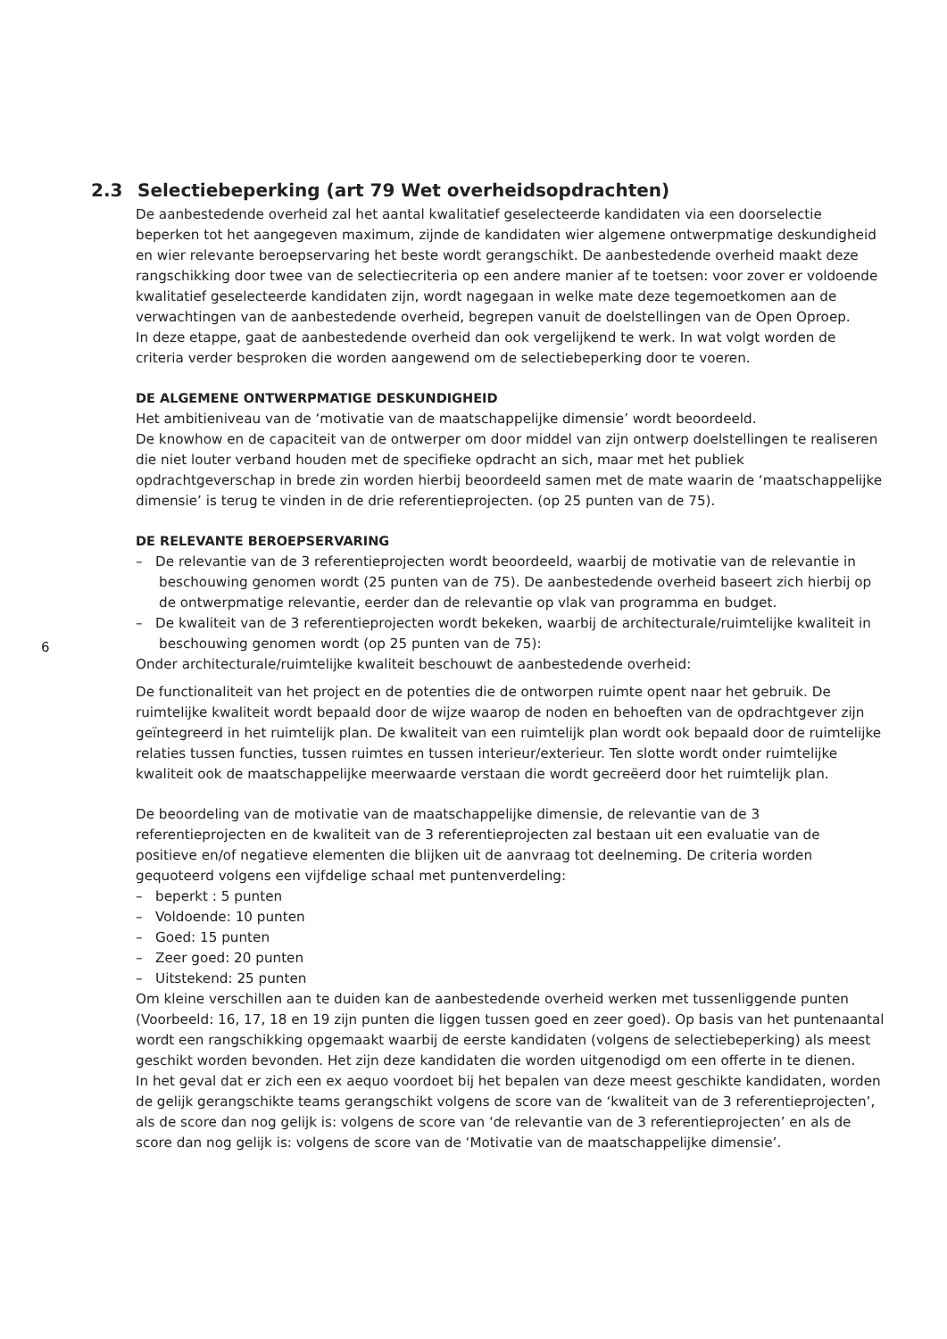2.3 Selectiebeperking (art 79 Wet overheidsopdrachten)
De aanbestedende overheid zal het aantal kwalitatief geselecteerde kandidaten via een doorselectie beperken tot het aangegeven maximum, zijnde de kandidaten wier algemene ontwerpmatige deskundigheid en wier relevante beroepservaring het beste wordt gerangschikt. De aanbestedende overheid maakt deze rangschikking door twee van de selectiecriteria op een andere manier af te toetsen: voor zover er voldoende kwalitatief geselecteerde kandidaten zijn, wordt nagegaan in welke mate deze tegemoetkomen aan de verwachtingen van de aanbestedende overheid, begrepen vanuit de doelstellingen van de Open Oproep.
In deze etappe, gaat de aanbestedende overheid dan ook vergelijkend te werk. In wat volgt worden de criteria verder besproken die worden aangewend om de selectiebeperking door te voeren.
DE ALGEMENE ONTWERPMATIGE DESKUNDIGHEID
Het ambitieniveau van de ‘motivatie van de maatschappelijke dimensie’ wordt beoordeeld.
De knowhow en de capaciteit van de ontwerper om door middel van zijn ontwerp doelstellingen te realiseren die niet louter verband houden met de specifieke opdracht an sich, maar met het publiek opdrachtgeverschap in brede zin worden hierbij beoordeeld samen met de mate waarin de ‘maatschappelijke dimensie’ is terug te vinden in de drie referentieprojecten. (op 25 punten van de 75).
DE RELEVANTE BEROEPSERVARING
– De relevantie van de 3 referentieprojecten wordt beoordeeld, waarbij de motivatie van de relevantie in beschouwing genomen wordt (25 punten van de 75). De aanbestedende overheid baseert zich hierbij op de ontwerpmatige relevantie, eerder dan de relevantie op vlak van programma en budget.
– De kwaliteit van de 3 referentieprojecten wordt bekeken, waarbij de architecturale/ruimtelijke kwaliteit in beschouwing genomen wordt (op 25 punten van de 75):
Onder architecturale/ruimtelijke kwaliteit beschouwt de aanbestedende overheid:
De functionaliteit van het project en de potenties die de ontworpen ruimte opent naar het gebruik. De ruimtelijke kwaliteit wordt bepaald door de wijze waarop de noden en behoeften van de opdrachtgever zijn geïntegreerd in het ruimtelijk plan. De kwaliteit van een ruimtelijk plan wordt ook bepaald door de ruimtelijke relaties tussen functies, tussen ruimtes en tussen interieur/exterieur. Ten slotte wordt onder ruimtelijke kwaliteit ook de maatschappelijke meerwaarde verstaan die wordt gecreëerd door het ruimtelijk plan.
De beoordeling van de motivatie van de maatschappelijke dimensie, de relevantie van de 3 referentieprojecten en de kwaliteit van de 3 referentieprojecten zal bestaan uit een evaluatie van de positieve en/of negatieve elementen die blijken uit de aanvraag tot deelneming. De criteria worden gequoteerd volgens een vijfdelige schaal met puntenverdeling:
– beperkt : 5 punten
– Voldoende: 10 punten
– Goed: 15 punten
– Zeer goed: 20 punten
– Uitstekend: 25 punten
Om kleine verschillen aan te duiden kan de aanbestedende overheid werken met tussenliggende punten (Voorbeeld: 16, 17, 18 en 19 zijn punten die liggen tussen goed en zeer goed). Op basis van het puntenaantal wordt een rangschikking opgemaakt waarbij de eerste kandidaten (volgens de selectiebeperking) als meest geschikt worden bevonden. Het zijn deze kandidaten die worden uitgenodigd om een offerte in te dienen.
In het geval dat er zich een ex aequo voordoet bij het bepalen van deze meest geschikte kandidaten, worden de gelijk gerangschikte teams gerangschikt volgens de score van de ‘kwaliteit van de 3 referentieprojecten’, als de score dan nog gelijk is: volgens de score van ‘de relevantie van de 3 referentieprojecten’ en als de score dan nog gelijk is: volgens de score van de ‘Motivatie van de maatschappelijke dimensie’.
6